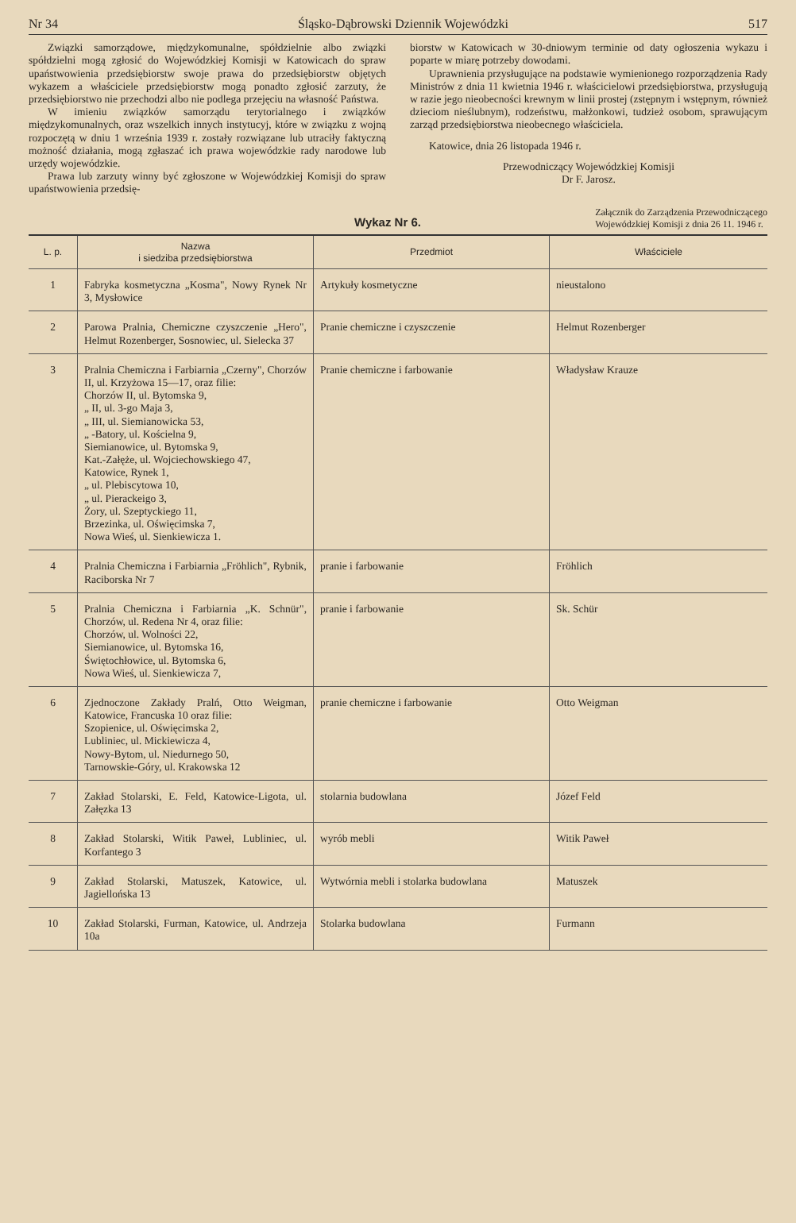Nr 34 Śląsko-Dąbrowski Dziennik Wojewódzki 517
Związki samorządowe, międzykomunalne, spółdzielnie albo związki spółdzielni mogą zgłosić do Wojewódzkiej Komisji w Katowicach do spraw upaństwowienia przedsiębiorstw swoje prawa do przedsiębiorstw objętych wykazem a właściciele przedsiębiorstw mogą ponadto zgłosić zarzuty, że przedsiębiorstwo nie przechodzi albo nie podlega przejęciu na własność Państwa.
W imieniu związków samorządu terytorialnego i związków międzykomunalnych, oraz wszelkich innych instytucyj, które w związku z wojną rozpoczętą w dniu 1 września 1939 r. zostały rozwiązane lub utraciły faktyczną możność działania, mogą zgłaszać ich prawa wojewódzkie rady narodowe lub urzędy wojewódzkie.
Prawa lub zarzuty winny być zgłoszone w Wojewódzkiej Komisji do spraw upaństwowienia przedsię-
biorstw w Katowicach w 30-dniowym terminie od daty ogłoszenia wykazu i poparte w miarę potrzeby dowodami.
Uprawnienia przysługujące na podstawie wymienionego rozporządzenia Rady Ministrów z dnia 11 kwietnia 1946 r. właścicielowi przedsiębiorstwa, przysługują w razie jego nieobecności krewnym w linii prostej (zstępnym i wstępnym, również dzieciom nieślubnym), rodzeństwu, małżonkowi, tudzież osobom, sprawującym zarząd przedsiębiorstwa nieobecnego właściciela.
Katowice, dnia 26 listopada 1946 r.
Przewodniczący Wojewódzkiej Komisji
Dr F. Jarosz.
Wykaz Nr 6. Załącznik do Zarządzenia Przewodniczącego
Wojewódzkiej Komisji z dnia 26 11. 1946 r.
| L. p. | Nazwa i siedziba przedsiębiorstwa | Przedmiot | Właściciele |
| --- | --- | --- | --- |
| 1 | Fabryka kosmetyczna „Kosma", Nowy Rynek Nr 3, Mysłowice | Artykuły kosmetyczne | nieustalono |
| 2 | Parowa Pralnia, Chemiczne czyszczenie „Hero", Helmut Rozenberger, Sosnowiec, ul. Sielecka 37 | Pranie chemiczne i czyszczenie | Helmut Rozenberger |
| 3 | Pralnia Chemiczna i Farbiarnia „Czerny", Chorzów II, ul. Krzyżowa 15—17, oraz filie: Chorzów II, ul. Bytomska 9, „ II, ul. 3-go Maja 3, „ III, ul. Siemianowicka 53, „ -Batory, ul. Kościelna 9, Siemianowice, ul. Bytomska 9, Kat.-Załęże, ul. Wojciechowskiego 47, Katowice, Rynek 1, „ ul. Plebiscytowa 10, „ ul. Pierackeigo 3, Żory, ul. Szeptyckiego 11, Brzezinka, ul. Oświęcimska 7, Nowa Wieś, ul. Sienkiewicza 1. | Pranie chemiczne i farbowanie | Władysław Krauze |
| 4 | Pralnia Chemiczna i Farbiarnia „Fröhlich", Rybnik, Raciborska Nr 7 | pranie i farbowanie | Fröhlich |
| 5 | Pralnia Chemiczna i Farbiarnia „K. Schnür", Chorzów, ul. Redena Nr 4, oraz filie: Chorzów, ul. Wolności 22, Siemianowice, ul. Bytomska 16, Świętochłowice, ul. Bytomska 6, Nowa Wieś, ul. Sienkiewicza 7, | pranie i farbowanie | Sk. Schür |
| 6 | Zjednoczone Zakłady Pralń, Otto Weigman, Katowice, Francuska 10 oraz filie: Szopienice, ul. Oświęcimska 2, Lubliniec, ul. Mickiewicza 4, Nowy-Bytom, ul. Niedurnego 50, Tarnowskie-Góry, ul. Krakowska 12 | pranie chemiczne i farbowanie | Otto Weigman |
| 7 | Zakład Stolarski, E. Feld, Katowice-Ligota, ul. Załęzka 13 | stolarnia budowlana | Józef Feld |
| 8 | Zakład Stolarski, Witik Paweł, Lubliniec, ul. Korfantego 3 | wyrób mebli | Witik Paweł |
| 9 | Zakład Stolarski, Matuszek, Katowice, ul. Jagiellońska 13 | Wytwórnia mebli i stolarka budowlana | Matuszek |
| 10 | Zakład Stolarski, Furman, Katowice, ul. Andrzeja 10a | Stolarka budowlana | Furmann |